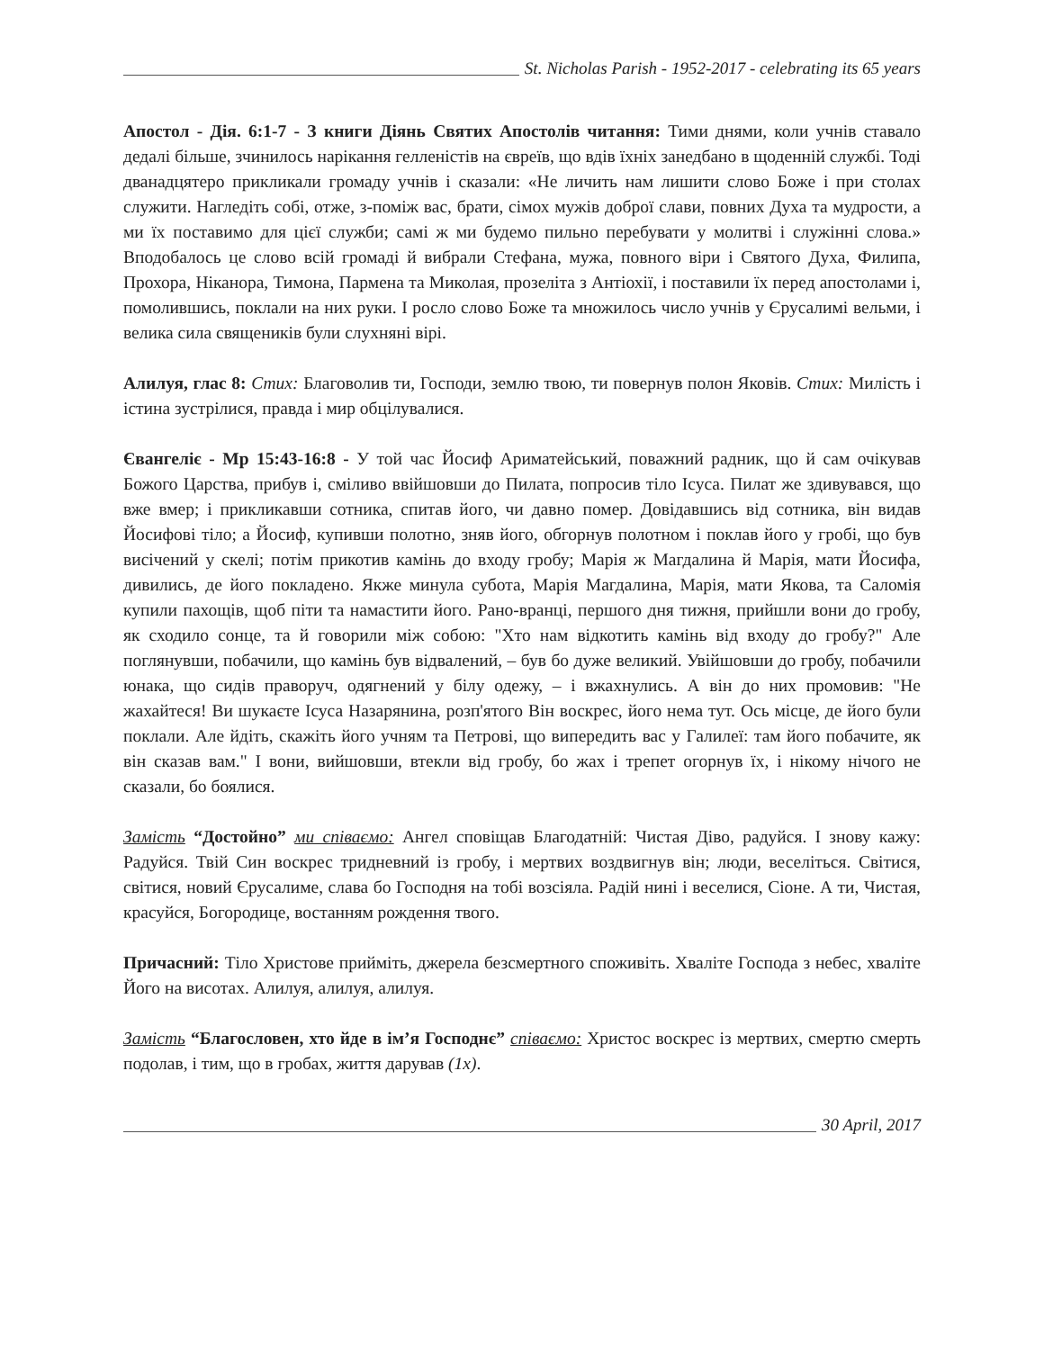St. Nicholas Parish - 1952-2017 - celebrating its 65 years
Апостол - Дія. 6:1-7 - З книги Діянь Святих Апостолів читання: Тими днями, коли учнів ставало дедалі більше, зчинилось нарікання гелленістів на євреїв, що вдів їхніх занедбано в щоденній службі. Тоді дванадцятеро прикликали громаду учнів і сказали: «Не личить нам лишити слово Боже і при столах служити. Нагледіть собі, отже, з-поміж вас, брати, сімох мужів доброї слави, повних Духа та мудрости, а ми їх поставимо для цієї служби; самі ж ми будемо пильно перебувати у молитві і служінні слова.» Вподобалось це слово всій громаді й вибрали Стефана, мужа, повного віри і Святого Духа, Филипа, Прохора, Ніканора, Тимона, Пармена та Миколая, прозеліта з Антіохії, і поставили їх перед апостолами і, помолившись, поклали на них руки. І росло слово Боже та множилось число учнів у Єрусалимі вельми, і велика сила священиків були слухняні вірі.
Алилуя, глас 8: Стих: Благоволив ти, Господи, землю твою, ти повернув полон Яковів. Стих: Милість і істина зустрілися, правда і мир обцілувалися.
Євангеліє - Мр 15:43-16:8 - У той час Йосиф Ариматейський, поважний радник, що й сам очікував Божого Царства, прибув і, сміливо ввійшовши до Пилата, попросив тіло Ісуса. Пилат же здивувався, що вже вмер; і прикликавши сотника, спитав його, чи давно помер. Довідавшись від сотника, він видав Йосифові тіло; а Йосиф, купивши полотно, зняв його, обгорнув полотном і поклав його у гробі, що був висічений у скелі; потім прикотив камінь до входу гробу; Марія ж Магдалина й Марія, мати Йосифа, дивились, де його покладено. Якже минула субота, Марія Магдалина, Марія, мати Якова, та Саломія купили пахощів, щоб піти та намастити його. Рано-вранці, першого дня тижня, прийшли вони до гробу, як сходило сонце, та й говорили між собою: "Хто нам відкотить камінь від входу до гробу?" Але поглянувши, побачили, що камінь був відвалений, – був бо дуже великий. Увійшовши до гробу, побачили юнака, що сидів праворуч, одягнений у білу одежу, – і вжахнулись. А він до них промовив: "Не жахайтеся! Ви шукаєте Ісуса Назарянина, розп'ятого Він воскрес, його нема тут. Ось місце, де його були поклали. Але йдіть, скажіть його учням та Петрові, що випередить вас у Галилеї: там його побачите, як він сказав вам." І вони, вийшовши, втекли від гробу, бо жах і трепет огорнув їх, і нікому нічого не сказали, бо боялися.
Замість “Достойно” ми співаємо: Ангел сповіщав Благодатній: Чистая Діво, радуйся. І знову кажу: Радуйся. Твій Син воскрес тридневний із гробу, і мертвих воздвигнув він; люди, веселіться. Світися, світися, новий Єрусалиме, слава бо Господня на тобі возсіяла. Радій нині і веселися, Сіоне. А ти, Чистая, красуйся, Богородице, востанням рождення твого.
Причасний: Тіло Христове прийміть, джерела безсмертного споживіть. Хваліте Господа з небес, хваліте Його на висотах. Алилуя, алилуя, алилуя.
Замість “Благословен, хто йде в ім’я Господнє” співаємо: Христос воскрес із мертвих, смертю смерть подолав, і тим, що в гробах, життя дарував (1х).
30 April, 2017